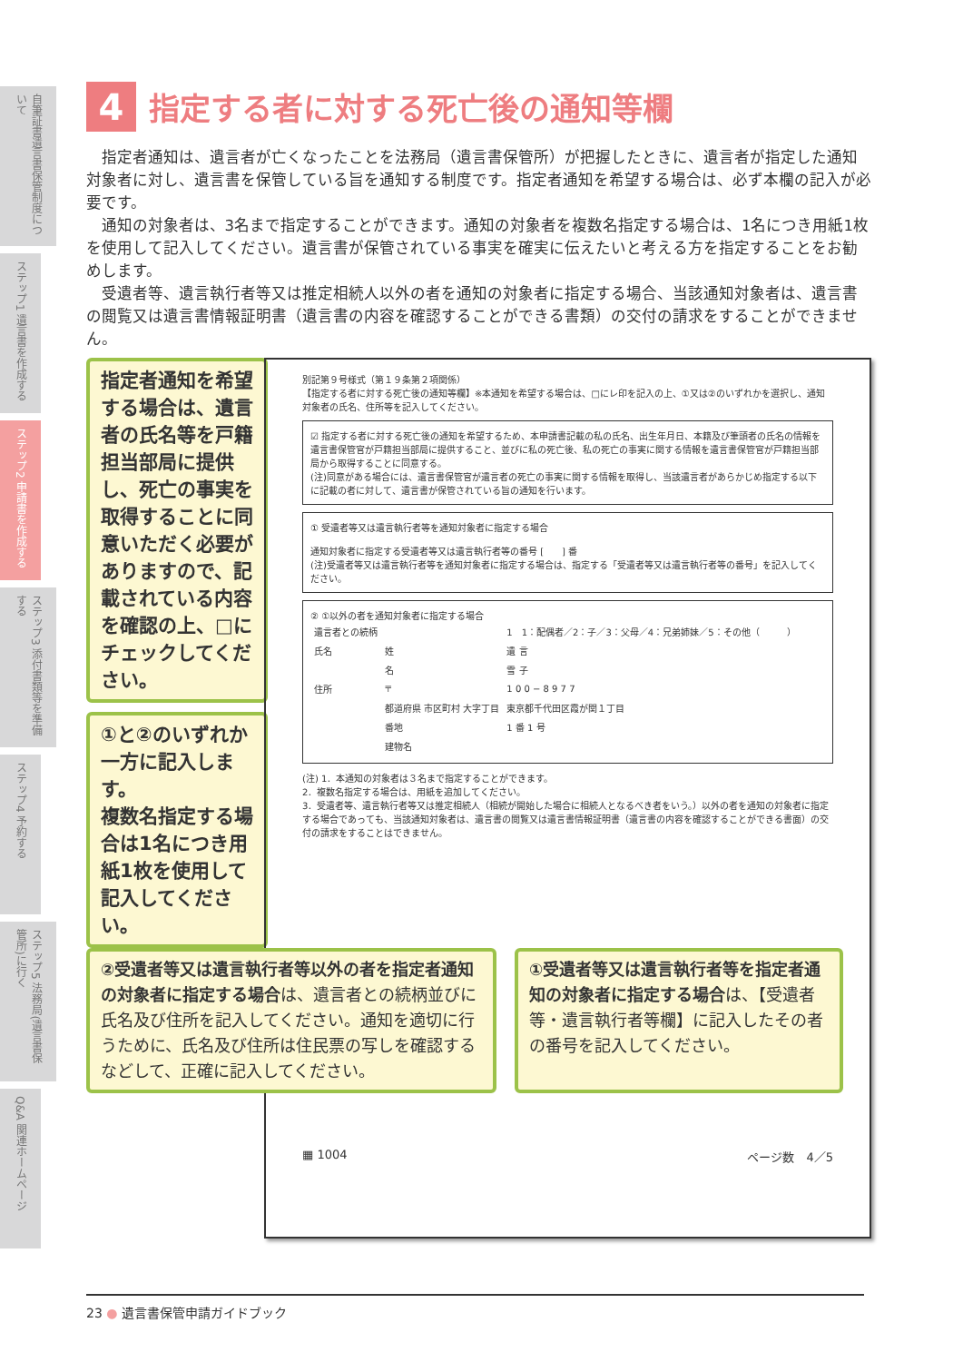自筆証書遺言書保管制度について
ステップ1 遺言書を作成する
ステップ2 申請書を作成する
ステップ3 添付書類等を準備する
ステップ4 予約する
ステップ5 法務局(遺言書保管所)に行く
Q&A 関連ホームページ
4 指定する者に対する死亡後の通知等欄
指定者通知は、遺言者が亡くなったことを法務局（遺言書保管所）が把握したときに、遺言者が指定した通知対象者に対し、遺言書を保管している旨を通知する制度です。指定者通知を希望する場合は、必ず本欄の記入が必要です。
通知の対象者は、3名まで指定することができます。通知の対象者を複数名指定する場合は、1名につき用紙1枚を使用して記入してください。遺言書が保管されている事実を確実に伝えたいと考える方を指定することをお勧めします。
受遺者等、遺言執行者等又は推定相続人以外の者を通知の対象者に指定する場合、当該通知対象者は、遺言書の閲覧又は遺言書情報証明書（遺言書の内容を確認することができる書類）の交付の請求をすることができません。
指定者通知を希望する場合は、遺言者の氏名等を戸籍担当部局に提供し、死亡の事実を取得することに同意いただく必要がありますので、記載されている内容を確認の上、□にチェックしてください。
①と②のいずれか一方に記入します。
複数名指定する場合は1名につき用紙1枚を使用して記入してください。
別記第９号様式（第１９条第２項関係）
【指定する者に対する死亡後の通知等欄】※本通知を希望する場合は、□にレ印を記入の上、①又は②のいずれかを選択し、通知対象者の氏名、住所等を記入してください。
☑ 指定する者に対する死亡後の通知を希望するため、本申請書記載の私の氏名、出生年月日、本籍及び筆頭者の氏名の情報を遺言書保管官が戸籍担当部局に提供すること、並びに私の死亡後、私の死亡の事実に関する情報を遺言書保管官が戸籍担当部局から取得することに同意する。
(注)同意がある場合には、遺言書保管官が遺言者の死亡の事実に関する情報を取得し、当該遺言者があらかじめ指定する以下に記載の者に対して、遺言書が保管されている旨の通知を行います。
① 受遺者等又は遺言執行者等を通知対象者に指定する場合
通知対象者に指定する受遺者等又は遺言執行者等の番号 [　　] 番
(注)受遺者等又は遺言執行者等を通知対象者に指定する場合は、指定する「受遺者等又は遺言執行者等の番号」を記入してください。
② ①以外の者を通知対象者に指定する場合
| 遺言者との続柄 | | 1 1：配偶者／2：子／3：父母／4：兄弟姉妹／5：その他（ ） |
| 氏名 | 姓 | 遺 言 |
| | 名 | 雪 子 |
| 住所 | 〒 | 1 0 0 − 8 9 7 7 |
| | 都道府県 市区町村 大字丁目 | 東京都千代田区霞が関１丁目 |
| | 番地 | 1 番 1 号 |
| | 建物名 | |
(注) 1．本通知の対象者は３名まで指定することができます。
2．複数名指定する場合は、用紙を追加してください。
3．受遺者等、遺言執行者等又は推定相続人（相続が開始した場合に相続人となるべき者をいう。）以外の者を通知の対象者に指定する場合であっても、当該通知対象者は、遺言書の閲覧又は遺言書情報証明書（遺言書の内容を確認することができる書面）の交付の請求をすることはできません。
▦ 1004 ページ数　4／5
②受遺者等又は遺言執行者等以外の者を指定者通知の対象者に指定する場合は、遺言者との続柄並びに氏名及び住所を記入してください。通知を適切に行うために、氏名及び住所は住民票の写しを確認するなどして、正確に記入してください。
①受遺者等又は遺言執行者等を指定者通知の対象者に指定する場合は、【受遺者等・遺言執行者等欄】に記入したその者の番号を記入してください。
23 ● 遺言書保管申請ガイドブック